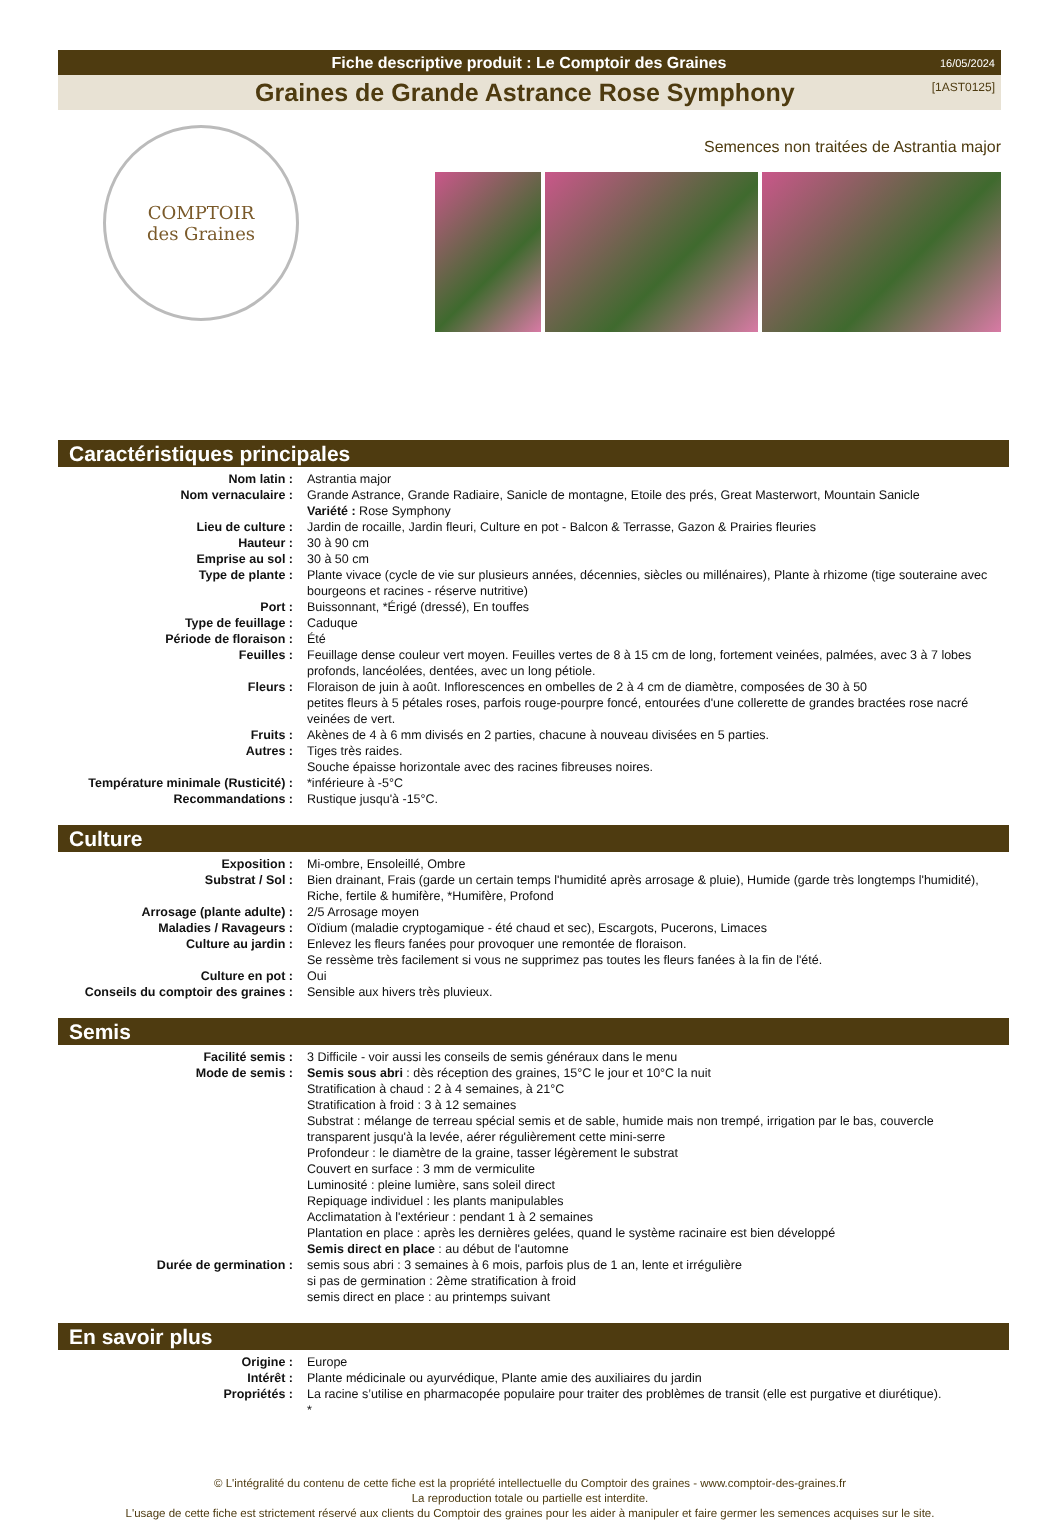Fiche descriptive produit : Le Comptoir des Graines 16/05/2024
Graines de Grande Astrance Rose Symphony [1AST0125]
COMPTOIR
des Graines
Semences non traitées de Astrantia major
Caractéristiques principales
| Nom latin : | Astrantia major |
| Nom vernaculaire : | Grande Astrance, Grande Radiaire, Sanicle de montagne, Etoile des prés, Great Masterwort, Mountain Sanicle Variété : Rose Symphony |
| Lieu de culture : | Jardin de rocaille, Jardin fleuri, Culture en pot - Balcon & Terrasse, Gazon & Prairies fleuries |
| Hauteur : | 30 à 90 cm |
| Emprise au sol : | 30 à 50 cm |
| Type de plante : | Plante vivace (cycle de vie sur plusieurs années, décennies, siècles ou millénaires), Plante à rhizome (tige souteraine avec bourgeons et racines - réserve nutritive) |
| Port : | Buissonnant, *Érigé (dressé), En touffes |
| Type de feuillage : | Caduque |
| Période de floraison : | Été |
| Feuilles : | Feuillage dense couleur vert moyen. Feuilles vertes de 8 à 15 cm de long, fortement veinées, palmées, avec 3 à 7 lobes profonds, lancéolées, dentées, avec un long pétiole. |
| Fleurs : | Floraison de juin à août. Inflorescences en ombelles de 2 à 4 cm de diamètre, composées de 30 à 50 petites fleurs à 5 pétales roses, parfois rouge-pourpre foncé, entourées d'une collerette de grandes bractées rose nacré veinées de vert. |
| Fruits : | Akènes de 4 à 6 mm divisés en 2 parties, chacune à nouveau divisées en 5 parties. |
| Autres : | Tiges très raides. Souche épaisse horizontale avec des racines fibreuses noires. |
| Température minimale (Rusticité) : | *inférieure à -5°C |
| Recommandations : | Rustique jusqu'à -15°C. |
Culture
| Exposition : | Mi-ombre, Ensoleillé, Ombre |
| Substrat / Sol : | Bien drainant, Frais (garde un certain temps l'humidité après arrosage & pluie), Humide (garde très longtemps l'humidité), Riche, fertile & humifère, *Humifère, Profond |
| Arrosage (plante adulte) : | 2/5 Arrosage moyen |
| Maladies / Ravageurs : | Oïdium (maladie cryptogamique - été chaud et sec), Escargots, Pucerons, Limaces |
| Culture au jardin : | Enlevez les fleurs fanées pour provoquer une remontée de floraison. Se ressème très facilement si vous ne supprimez pas toutes les fleurs fanées à la fin de l'été. |
| Culture en pot : | Oui |
| Conseils du comptoir des graines : | Sensible aux hivers très pluvieux. |
Semis
| Facilité semis : | 3 Difficile - voir aussi les conseils de semis généraux dans le menu |
| Mode de semis : | Semis sous abri : dès réception des graines, 15°C le jour et 10°C la nuit Stratification à chaud : 2 à 4 semaines, à 21°C Stratification à froid : 3 à 12 semaines Substrat : mélange de terreau spécial semis et de sable, humide mais non trempé, irrigation par le bas, couvercle transparent jusqu'à la levée, aérer régulièrement cette mini-serre Profondeur : le diamètre de la graine, tasser légèrement le substrat Couvert en surface : 3 mm de vermiculite Luminosité : pleine lumière, sans soleil direct Repiquage individuel : les plants manipulables Acclimatation à l'extérieur : pendant 1 à 2 semaines Plantation en place : après les dernières gelées, quand le système racinaire est bien développé Semis direct en place : au début de l'automne |
| Durée de germination : | semis sous abri : 3 semaines à 6 mois, parfois plus de 1 an, lente et irrégulière si pas de germination : 2ème stratification à froid semis direct en place : au printemps suivant |
En savoir plus
| Origine : | Europe |
| Intérêt : | Plante médicinale ou ayurvédique, Plante amie des auxiliaires du jardin |
| Propriétés : | La racine s’utilise en pharmacopée populaire pour traiter des problèmes de transit (elle est purgative et diurétique). * |
© L'intégralité du contenu de cette fiche est la propriété intellectuelle du Comptoir des graines - www.comptoir-des-graines.fr
La reproduction totale ou partielle est interdite.
L'usage de cette fiche est strictement réservé aux clients du Comptoir des graines pour les aider à manipuler et faire germer les semences acquises sur le site.